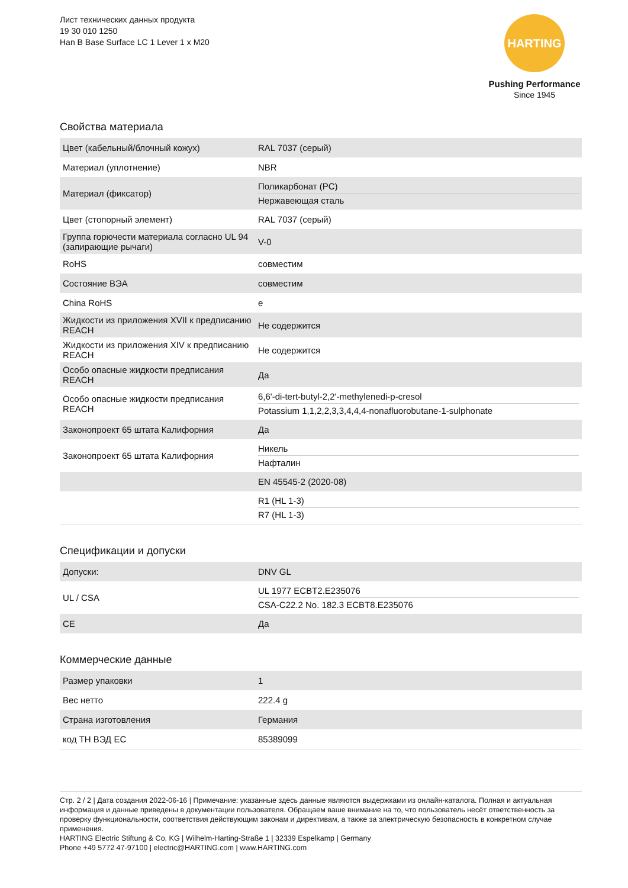Лист технических данных продукта
19 30 010 1250
Han B Base Surface LC 1 Lever 1 x M20
HARTING
Pushing Performance
Since 1945
Свойства материала
| Цвет (кабельный/блочный кожух) | RAL 7037 (серый) |
| Материал (уплотнение) | NBR |
| Материал (фиксатор) | Поликарбонат (PC) Нержавеющая сталь |
| Цвет (стопорный элемент) | RAL 7037 (серый) |
| Группа горючести материала согласно UL 94 (запирающие рычаги) | V-0 |
| RoHS | совместим |
| Состояние ВЭА | совместим |
| China RoHS | e |
| Жидкости из приложения XVII к предписанию REACH | Не содержится |
| Жидкости из приложения XIV к предписанию REACH | Не содержится |
| Особо опасные жидкости предписания REACH | Да |
| Особо опасные жидкости предписания REACH | 6,6'-di-tert-butyl-2,2'-methylenedi-p-cresol Potassium 1,1,2,2,3,3,4,4,4-nonafluorobutane-1-sulphonate |
| Законопроект 65 штата Калифорния | Да |
| Законопроект 65 штата Калифорния | Никель Нафталин |
| | EN 45545-2 (2020-08) |
| | R1 (HL 1-3) R7 (HL 1-3) |
Спецификации и допуски
| Допуски: | DNV GL |
| UL / CSA | UL 1977 ECBT2.E235076 CSA-C22.2 No. 182.3 ECBT8.E235076 |
| CE | Да |
Коммерческие данные
| Размер упаковки | 1 |
| Вес нетто | 222.4 g |
| Страна изготовления | Германия |
| код ТН ВЭД ЕС | 85389099 |
Стр. 2 / 2 | Дата создания 2022-06-16 | Примечание: указанные здесь данные являются выдержками из онлайн-каталога. Полная и актуальная информация и данные приведены в документации пользователя. Обращаем ваше внимание на то, что пользователь несёт ответственность за проверку функциональности, соответствия действующим законам и директивам, а также за электрическую безопасность в конкретном случае применения.
HARTING Electric Stiftung & Co. KG | Wilhelm-Harting-Straße 1 | 32339 Espelkamp | Germany
Phone +49 5772 47-97100 | electric@HARTING.com | www.HARTING.com